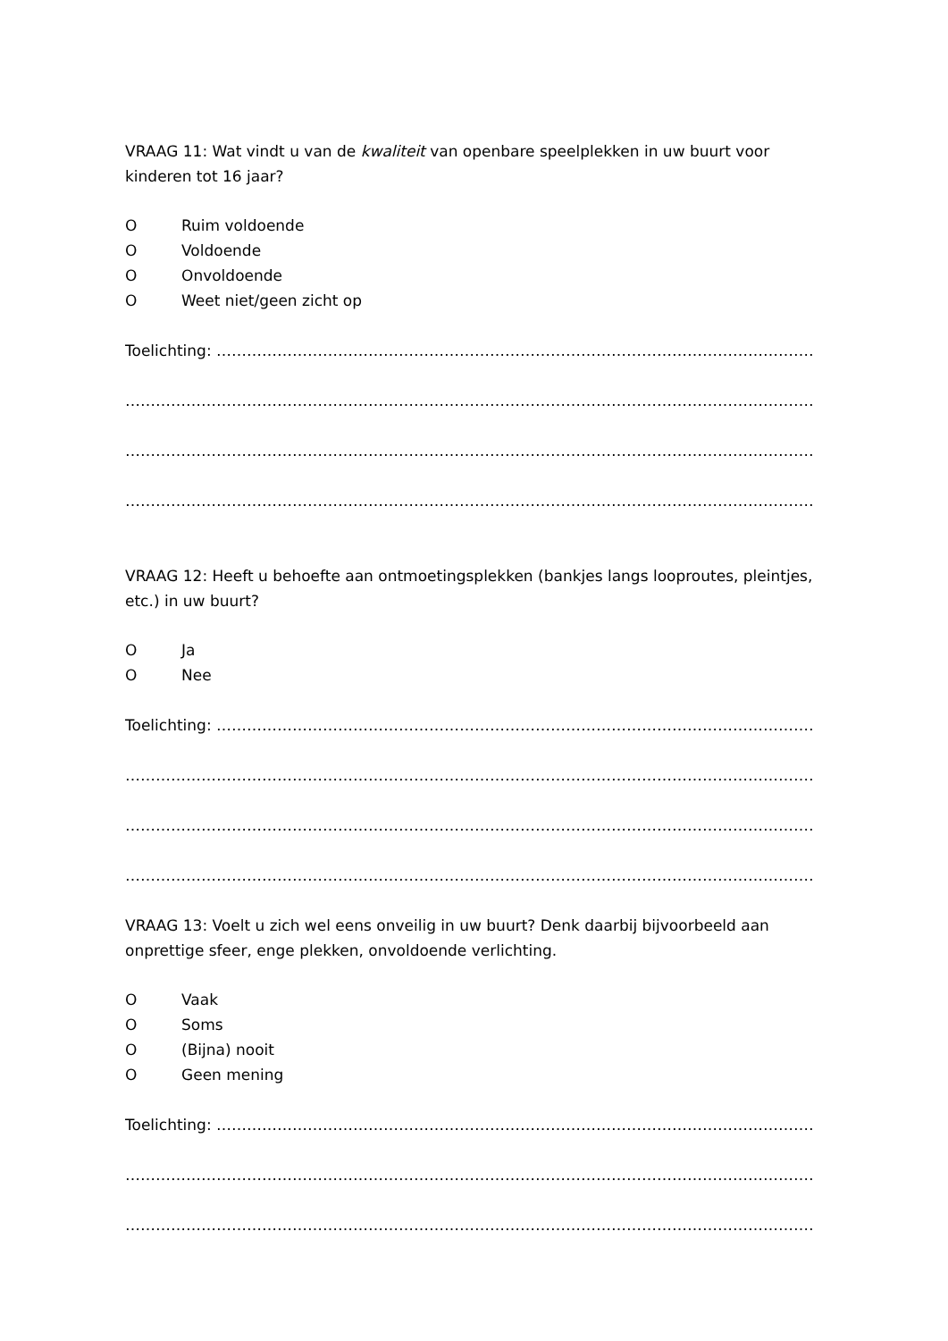VRAAG 11: Wat vindt u van de kwaliteit van openbare speelplekken in uw buurt voor kinderen tot 16 jaar?
O Ruim voldoende
O Voldoende
O Onvoldoende
O Weet niet/geen zicht op
Toelichting: ………………………………………………………………………………………………………………
…………………………………………………………………………………………………………………………
…………………………………………………………………………………………………………………………
…………………………………………………………………………………………………………………………
VRAAG 12: Heeft u behoefte aan ontmoetingsplekken (bankjes langs looproutes, pleintjes, etc.) in uw buurt?
O Ja
O Nee
Toelichting: ………………………………………………………………………………………………………………
…………………………………………………………………………………………………………………………
…………………………………………………………………………………………………………………………
…………………………………………………………………………………………………………………………
VRAAG 13: Voelt u zich wel eens onveilig in uw buurt? Denk daarbij bijvoorbeeld aan onprettige sfeer, enge plekken, onvoldoende verlichting.
O Vaak
O Soms
O (Bijna) nooit
O Geen mening
Toelichting: ………………………………………………………………………………………………………………
…………………………………………………………………………………………………………………………
…………………………………………………………………………………………………………………………